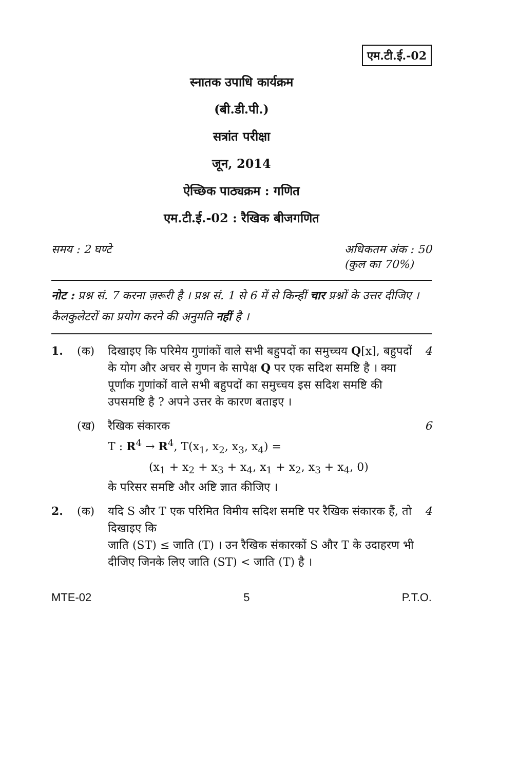एम.टी.ई.-02
स्नातक उपाधि कार्यक्रम
(बी.डी.पी.)
सत्रांत परीक्षा
जून, 2014
ऐच्छिक पाठ्यक्रम : गणित
एम.टी.ई.-02 : रैखिक बीजगणित
समय : 2 घण्टे अधिकतम अंक : 50
(कुल का 70%)
नोट : प्रश्न सं. 7 करना ज़रूरी है । प्रश्न सं. 1 से 6 में से किन्हीं चार प्रश्नों के उत्तर दीजिए । कैलकुलेटरों का प्रयोग करने की अनुमति नहीं है ।
1. (क) दिखाइए कि परिमेय गुणांकों वाले सभी बहुपदों का समुच्चय Q[x], बहुपदों के योग और अचर से गुणन के सापेक्ष Q पर एक सदिश समष्टि है । क्या पूर्णांक गुणांकों वाले सभी बहुपदों का समुच्चय इस सदिश समष्टि की उपसमष्टि है ? अपने उत्तर के कारण बताइए । 4
(ख) रैखिक संकारक
T : R<sup>4</sup> → R<sup>4</sup>, T(x<sub>1</sub>, x<sub>2</sub>, x<sub>3</sub>, x<sub>4</sub>) =
(x<sub>1</sub> + x<sub>2</sub> + x<sub>3</sub> + x<sub>4</sub>, x<sub>1</sub> + x<sub>2</sub>, x<sub>3</sub> + x<sub>4</sub>, 0)
के परिसर समष्टि और अष्टि ज्ञात कीजिए । 6
2. (क) यदि S और T एक परिमित विमीय सदिश समष्टि पर रैखिक संकारक हैं, तो दिखाइए कि
जाति (ST) ≤ जाति (T) । उन रैखिक संकारकों S और T के उदाहरण भी दीजिए जिनके लिए जाति (ST) < जाति (T) है । 4
MTE-02 5 P.T.O.